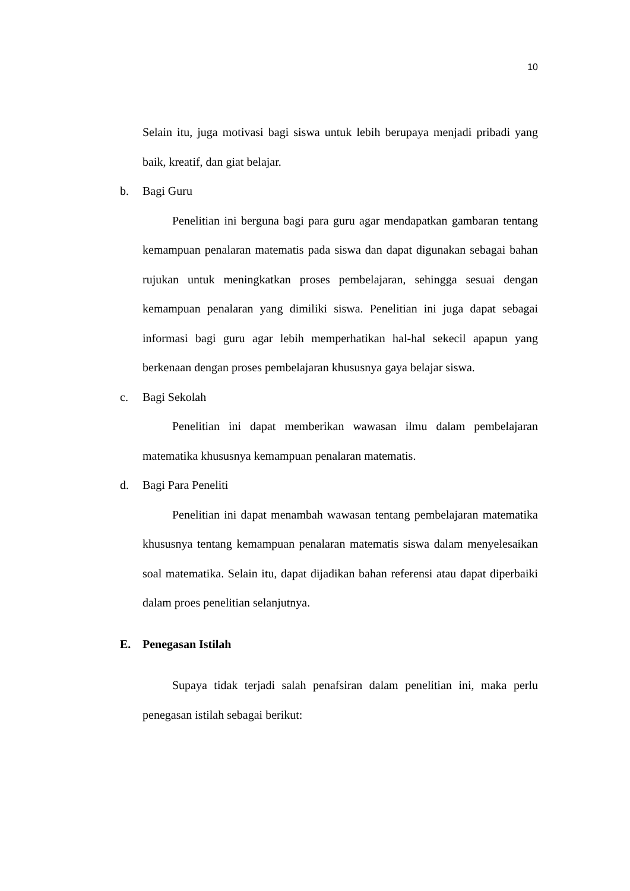10
Selain itu, juga motivasi bagi siswa untuk lebih berupaya menjadi pribadi yang baik, kreatif, dan giat belajar.
b. Bagi Guru
Penelitian ini berguna bagi para guru agar mendapatkan gambaran tentang kemampuan penalaran matematis pada siswa dan dapat digunakan sebagai bahan rujukan untuk meningkatkan proses pembelajaran, sehingga sesuai dengan kemampuan penalaran yang dimiliki siswa. Penelitian ini juga dapat sebagai informasi bagi guru agar lebih memperhatikan hal-hal sekecil apapun yang berkenaan dengan proses pembelajaran khususnya gaya belajar siswa.
c. Bagi Sekolah
Penelitian ini dapat memberikan wawasan ilmu dalam pembelajaran matematika khususnya kemampuan penalaran matematis.
d. Bagi Para Peneliti
Penelitian ini dapat menambah wawasan tentang pembelajaran matematika khususnya tentang kemampuan penalaran matematis siswa dalam menyelesaikan soal matematika. Selain itu, dapat dijadikan bahan referensi atau dapat diperbaiki dalam proes penelitian selanjutnya.
E. Penegasan Istilah
Supaya tidak terjadi salah penafsiran dalam penelitian ini, maka perlu penegasan istilah sebagai berikut: